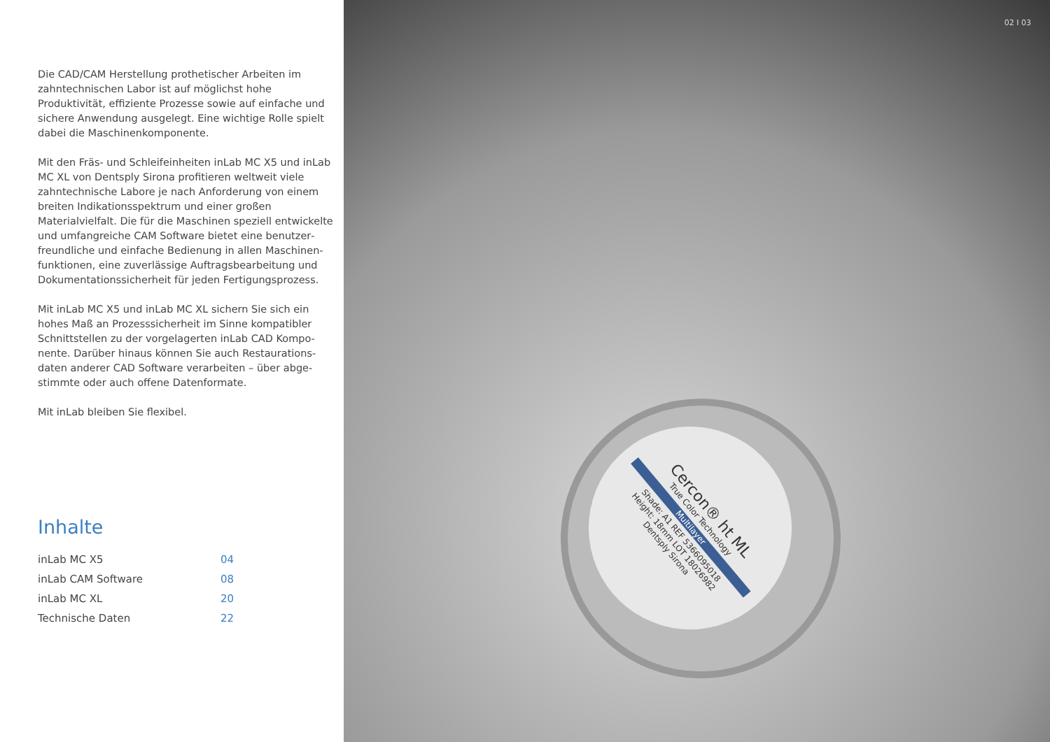Die CAD/CAM Herstellung prothetischer Arbeiten im zahntechnischen Labor ist auf möglichst hohe Produktivität, effiziente Prozesse sowie auf einfache und sichere Anwendung ausgelegt. Eine wichtige Rolle spielt dabei die Maschinenkomponente.
Mit den Fräs- und Schleifeinheiten inLab MC X5 und inLab MC XL von Dentsply Sirona profitieren weltweit viele zahntechnische Labore je nach Anforderung von einem breiten Indikationsspektrum und einer großen Materialvielfalt. Die für die Maschinen speziell entwickelte und umfangreiche CAM Software bietet eine benutzer­freundliche und einfache Bedienung in allen Maschinen­funktionen, eine zuverlässige Auftragsbearbeitung und Dokumentationssicherheit für jeden Fertigungsprozess.
Mit inLab MC X5 und inLab MC XL sichern Sie sich ein hohes Maß an Prozesssicherheit im Sinne kompatibler Schnittstellen zu der vorgelagerten inLab CAD Kompo­nente. Darüber hinaus können Sie auch Restaurations­daten anderer CAD Software verarbeiten – über abge­stimmte oder auch offene Datenformate.
Mit inLab bleiben Sie flexibel.
Inhalte
| inLab MC X5 | 04 |
| inLab CAM Software | 08 |
| inLab MC XL | 20 |
| Technische Daten | 22 |
02 I 03
Cercon® ht ML
True Color Technology
Multilayer
Shade: A1 REF 5366095018
Height: 18mm LOT 18026982
Dentsply Sirona